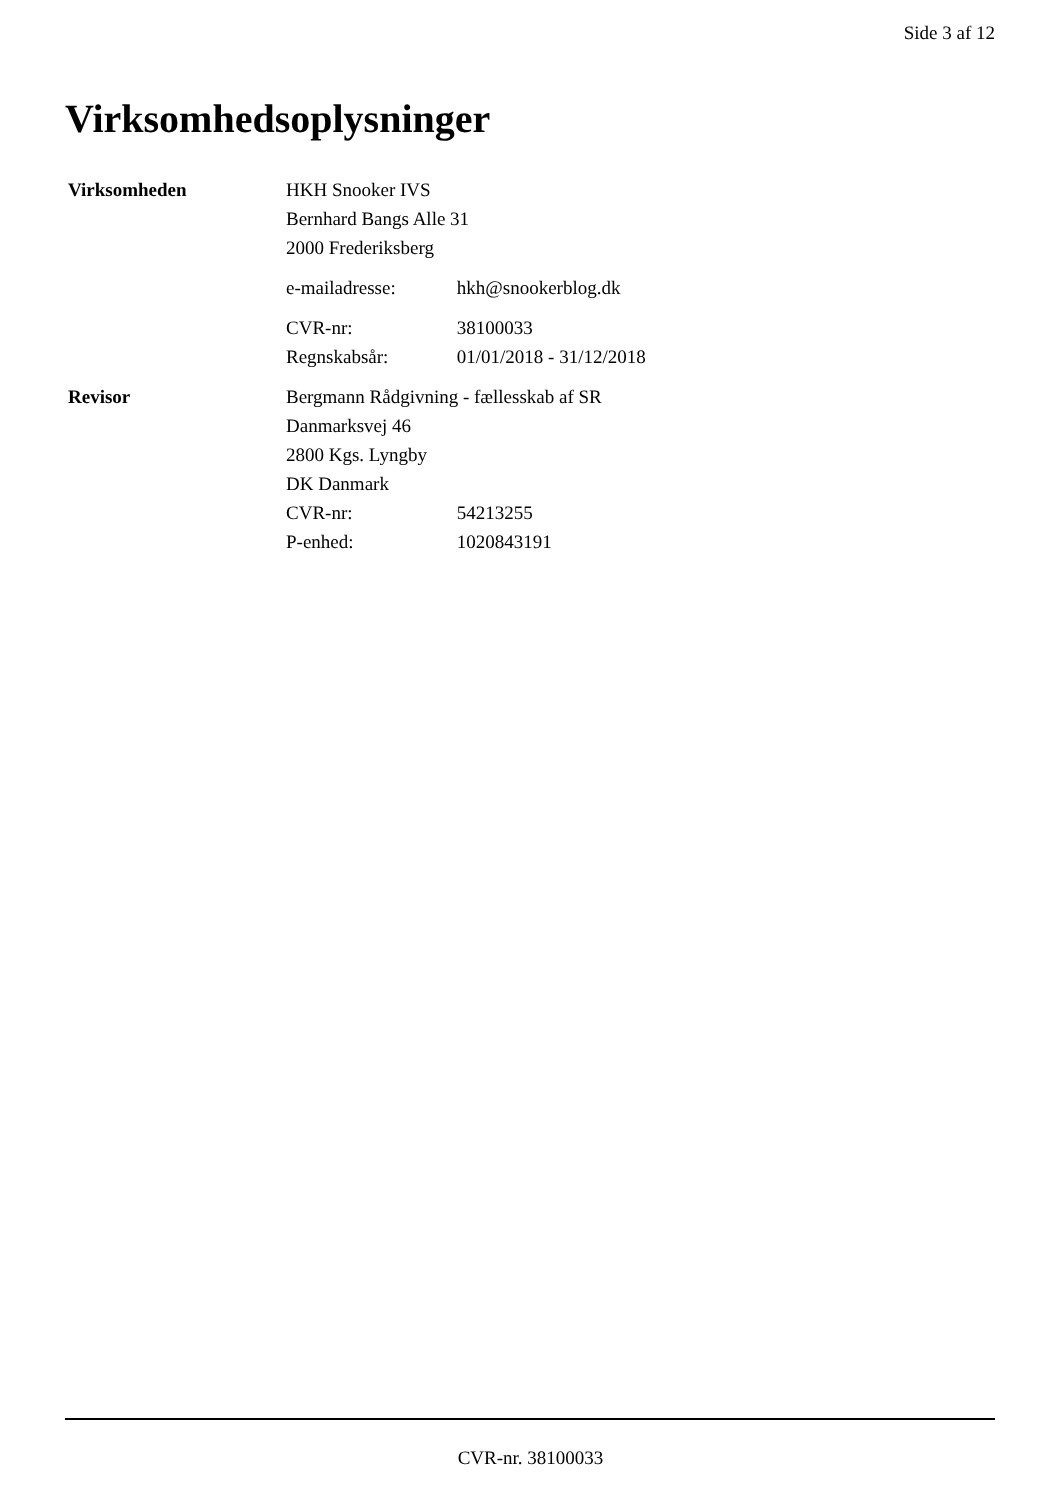Side 3 af 12
Virksomhedsoplysninger
Virksomheden HKH Snooker IVS
Bernhard Bangs Alle 31
2000 Frederiksberg
e-mailadresse: hkh@snookerblog.dk
CVR-nr: 38100033
Regnskabsår: 01/01/2018 - 31/12/2018
Revisor Bergmann Rådgivning - fællesskab af SR
Danmarksvej 46
2800 Kgs. Lyngby
DK Danmark
CVR-nr: 54213255
P-enhed: 1020843191
CVR-nr. 38100033